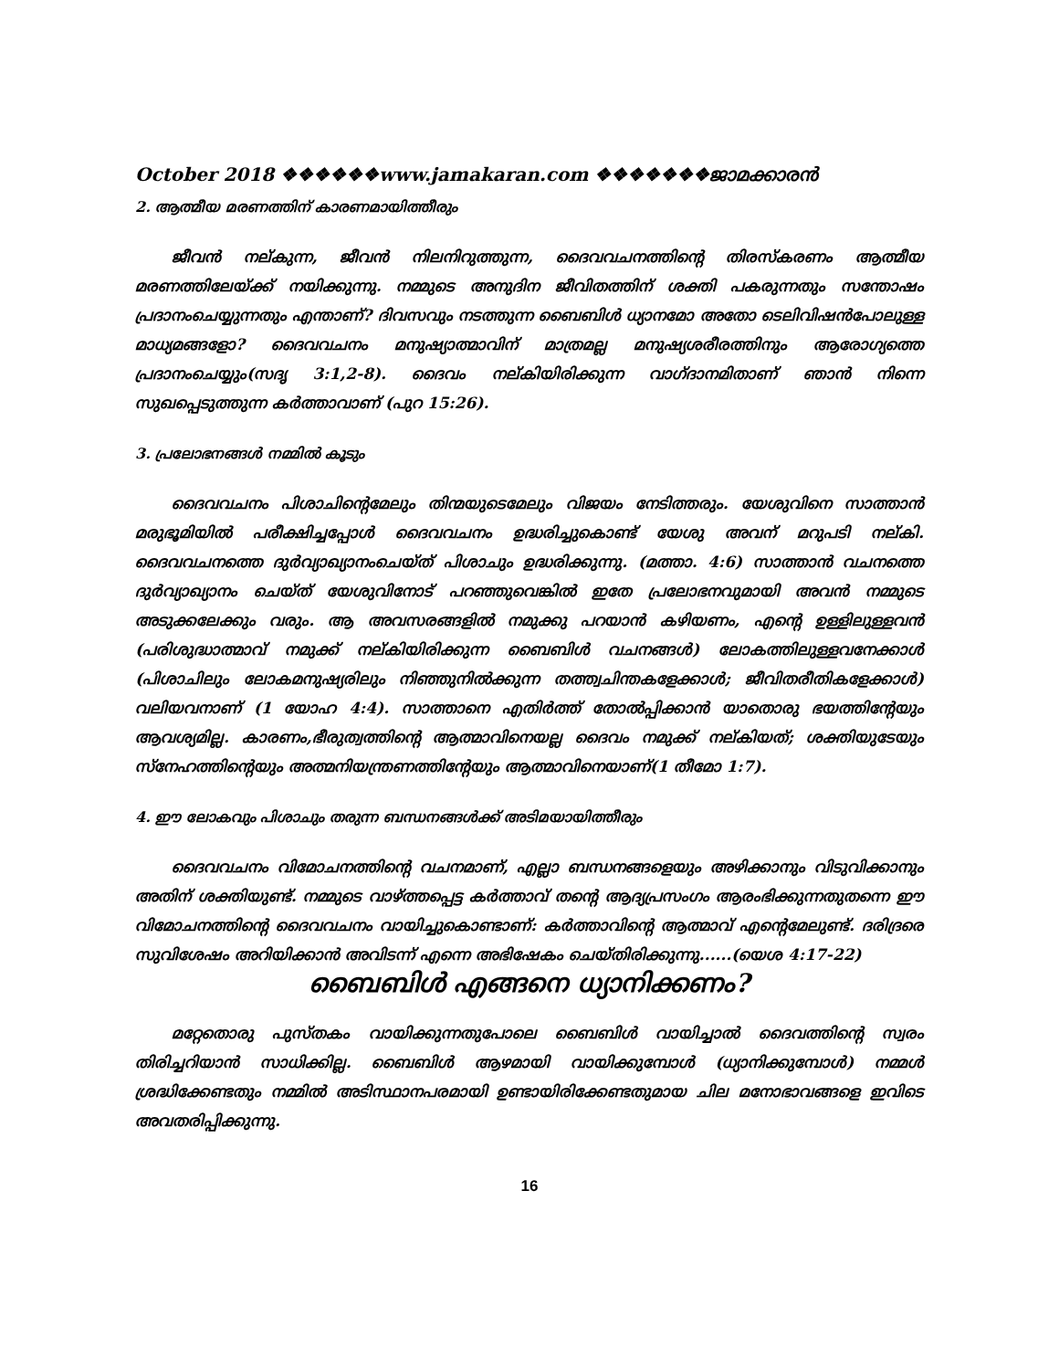October 2018 ❖❖❖❖❖❖www.jamakaran.com ❖❖❖❖❖❖❖ജാമക്കാരൻ
2. ആത്മീയ മരണത്തിന് കാരണമായിത്തീരും
ജീവൻ നല്കുന്ന, ജീവൻ നിലനിറുത്തുന്ന, ദൈവവചനത്തിന്റെ തിരസ്കരണം ആത്മീയ മരണത്തിലേയ്ക്ക് നയിക്കുന്നു. നമ്മുടെ അനുദിന ജീവിതത്തിന് ശക്തി പകരുന്നതും സന്തോഷം പ്രദാനംചെയ്യുന്നതും എന്താണ്? ദിവസവും നടത്തുന്ന ബൈബിൾ ധ്യാനമോ അതോ ടെലിവിഷൻപോലുള്ള മാധ്യമങ്ങളോ? ദൈവവചനം മനുഷ്യാത്മാവിന് മാത്രമല്ല മനുഷ്യശരീരത്തിനും ആരോഗ്യത്തെ പ്രദാനംചെയ്യും(സദൃ 3:1,2-8). ദൈവം നല്കിയിരിക്കുന്ന വാഗ്ദാനമിതാണ് ഞാൻ നിന്നെ സുഖപ്പെടുത്തുന്ന കർത്താവാണ് (പുറ 15:26).
3. പ്രലോഭനങ്ങൾ നമ്മിൽ കൂടും
ദൈവവചനം പിശാചിന്റെമേലും തിന്മയുടെമേലും വിജയം നേടിത്തരും. യേശുവിനെ സാത്താൻ മരുഭൂമിയിൽ പരീക്ഷിച്ചപ്പോൾ ദൈവവചനം ഉദ്ധരിച്ചുകൊണ്ട് യേശു അവന് മറുപടി നല്കി. ദൈവവചനത്തെ ദുർവ്യാഖ്യാനംചെയ്ത് പിശാചും ഉദ്ധരിക്കുന്നു. (മത്താ. 4:6) സാത്താൻ വചനത്തെ ദുർവ്യാഖ്യാനം ചെയ്ത് യേശുവിനോട് പറഞ്ഞുവെങ്കിൽ ഇതേ പ്രലോഭനവുമായി അവൻ നമ്മുടെ അടുക്കലേക്കും വരും. ആ അവസരങ്ങളിൽ നമുക്കു പറയാൻ കഴിയണം, എന്റെ ഉള്ളിലുള്ളവൻ (പരിശുദ്ധാത്മാവ് നമുക്ക് നല്കിയിരിക്കുന്ന ബൈബിൾ വചനങ്ങൾ) ലോകത്തിലുള്ളവനേക്കാൾ (പിശാചിലും ലോകമനുഷ്യരിലും നിഞ്ഞുനിൽക്കുന്ന തത്ത്വചിന്തകളേക്കാൾ; ജീവിതരീതികളേക്കാൾ) വലിയവനാണ് (1 യോഹ 4:4). സാത്താനെ എതിർത്ത് തോൽപ്പിക്കാൻ യാതൊരു ഭയത്തിന്റേയും ആവശ്യമില്ല. കാരണം,ഭീരുത്വത്തിന്റെ ആത്മാവിനെയല്ല ദൈവം നമുക്ക് നല്കിയത്; ശക്തിയുടേയും സ്നേഹത്തിന്റെയും അത്മനിയന്ത്രണത്തിന്റേയും ആത്മാവിനെയാണ്(1 തീമോ 1:7).
4. ഈ ലോകവും പിശാചും തരുന്ന ബന്ധനങ്ങൾക്ക് അടിമയായിത്തീരും
ദൈവവചനം വിമോചനത്തിന്റെ വചനമാണ്, എല്ലാ ബന്ധനങ്ങളെയും അഴിക്കാനും വിടുവിക്കാനും അതിന് ശക്തിയുണ്ട്. നമ്മുടെ വാഴ്ത്തപ്പെട്ട കർത്താവ് തന്റെ ആദ്യപ്രസംഗം ആരംഭിക്കുന്നതുതന്നെ ഈ വിമോചനത്തിന്റെ ദൈവവചനം വായിച്ചുകൊണ്ടാണ്: കർത്താവിന്റെ ആത്മാവ് എന്റെമേലുണ്ട്. ദരിദ്രരെ സുവിശേഷം അറിയിക്കാൻ അവിടന്ന് എന്നെ അഭിഷേകം ചെയ്തിരിക്കുന്നു......(യെശ 4:17-22)
ബൈബിൾ എങ്ങനെ ധ്യാനിക്കണം?
മറ്റേതൊരു പുസ്തകം വായിക്കുന്നതുപോലെ ബൈബിൾ വായിച്ചാൽ ദൈവത്തിന്റെ സ്വരം തിരിച്ചറിയാൻ സാധിക്കില്ല. ബൈബിൾ ആഴമായി വായിക്കുമ്പോൾ (ധ്യാനിക്കുമ്പോൾ) നമ്മൾ ശ്രദ്ധിക്കേണ്ടതും നമ്മിൽ അടിസ്ഥാനപരമായി ഉണ്ടായിരിക്കേണ്ടതുമായ ചില മനോഭാവങ്ങളെ ഇവിടെ അവതരിപ്പിക്കുന്നു.
16